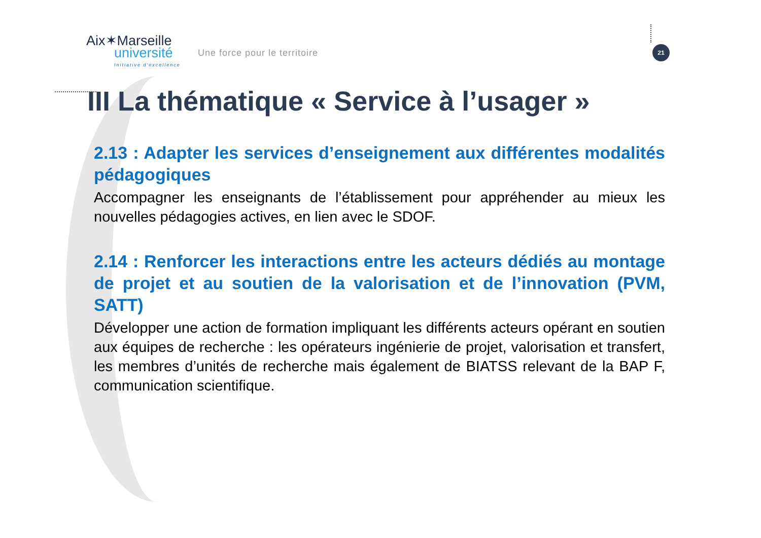Aix✶Marseille
université
Initiative d'excellence
Une force pour le territoire
21
III La thématique « Service à l’usager »
2.13 : Adapter les services d’enseignement aux différentes modalités pédagogiques
Accompagner les enseignants de l’établissement pour appréhender au mieux les nouvelles pédagogies actives, en lien avec le SDOF.
2.14 : Renforcer les interactions entre les acteurs dédiés au montage de projet et au soutien de la valorisation et de l’innovation (PVM, SATT)
Développer une action de formation impliquant les différents acteurs opérant en soutien aux équipes de recherche : les opérateurs ingénierie de projet, valorisation et transfert, les membres d’unités de recherche mais également de BIATSS relevant de la BAP F, communication scientifique.